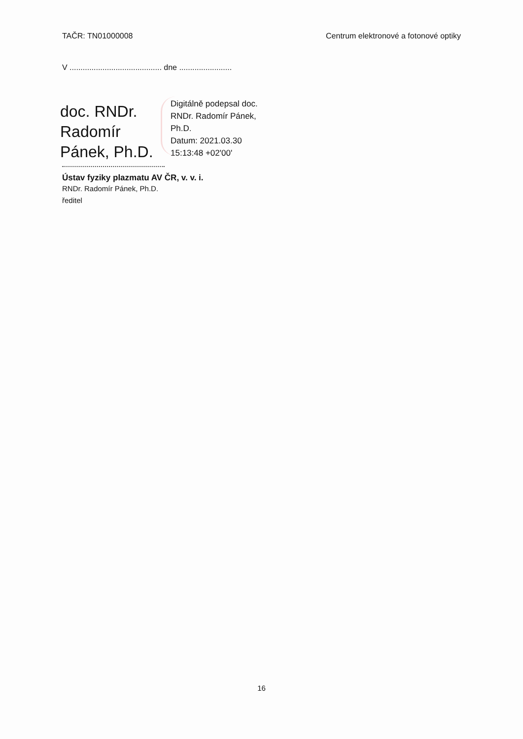TAČR: TN01000008 Centrum elektronové a fotonové optiky
V .......................................... dne ........................
doc. RNDr. Radomír Pánek, Ph.D.
Digitálně podepsal doc.
RNDr. Radomír Pánek,
Ph.D.
Datum: 2021.03.30
15:13:48 +02'00'
Ústav fyziky plazmatu AV ČR, v. v. i.
RNDr. Radomír Pánek, Ph.D.
ředitel
16